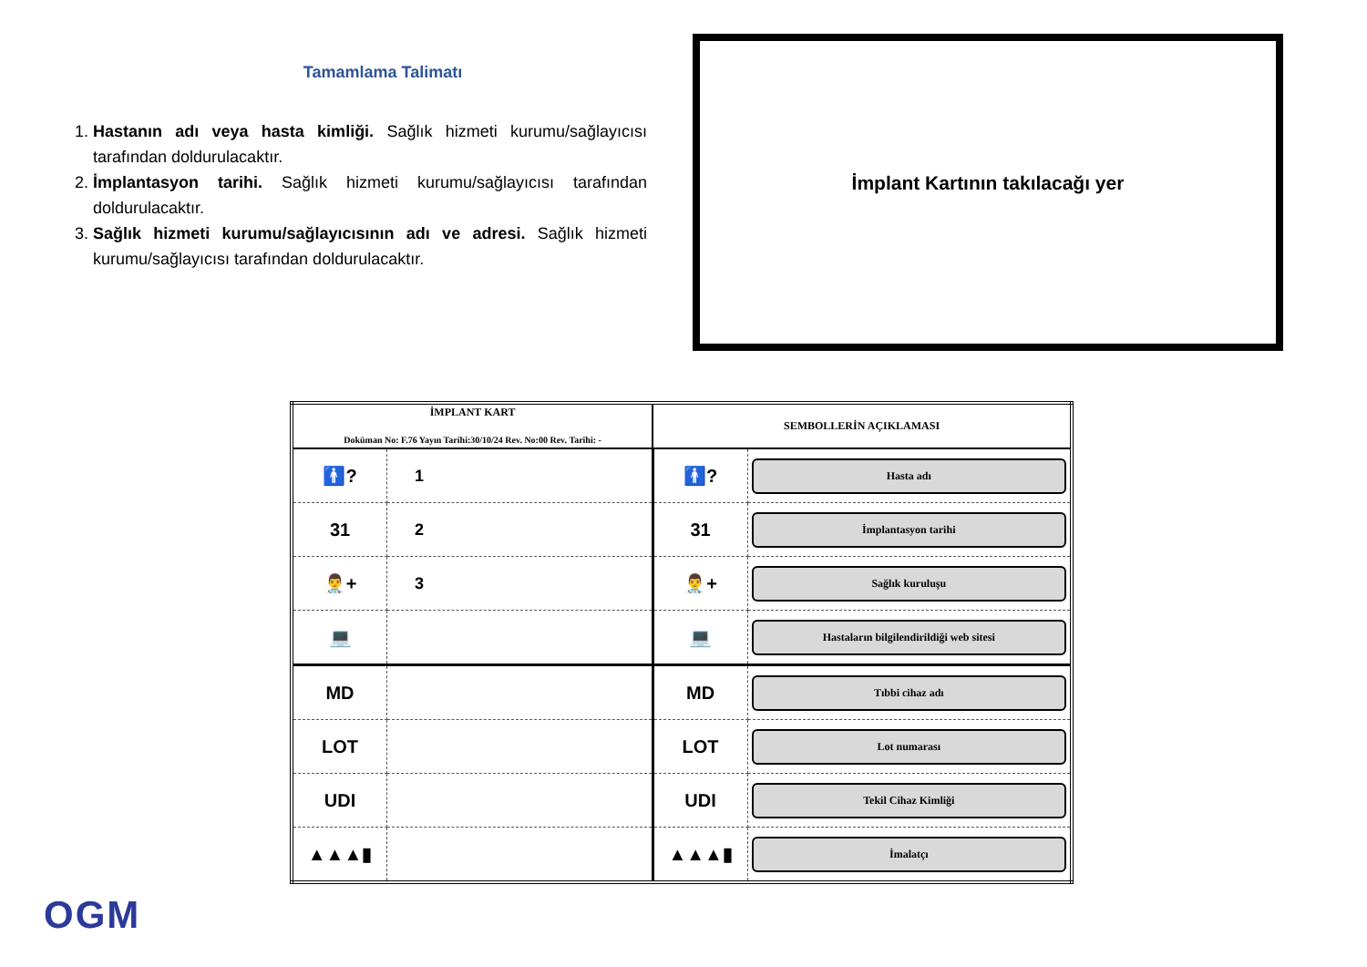Tamamlama Talimatı
1. Hastanın adı veya hasta kimliği. Sağlık hizmeti kurumu/sağlayıcısı tarafından doldurulacaktır.
2. İmplantasyon tarihi. Sağlık hizmeti kurumu/sağlayıcısı tarafından doldurulacaktır.
3. Sağlık hizmeti kurumu/sağlayıcısının adı ve adresi. Sağlık hizmeti kurumu/sağlayıcısı tarafından doldurulacaktır.
İmplant Kartının takılacağı yer
| İMPLANT KART Doküman No: F.76 Yayın Tarihi:30/10/24 Rev. No:00 Rev. Tarihi: - | | SEMBOLLERİN AÇIKLAMASI | |
| --- | --- | --- | --- |
| 🚹? | 1 | 🚹? | Hasta adı |
| 31 | 2 | 31 | İmplantasyon tarihi |
| 👨‍⚕️+ | 3 | 👨‍⚕️+ | Sağlık kuruluşu |
| 💻 | | 💻 | Hastaların bilgilendirildiği web sitesi |
| MD | | MD | Tıbbi cihaz adı |
| LOT | | LOT | Lot numarası |
| UDI | | UDI | Tekil Cihaz Kimliği |
| ▲▲▲▮ | | ▲▲▲▮ | İmalatçı |
OGM